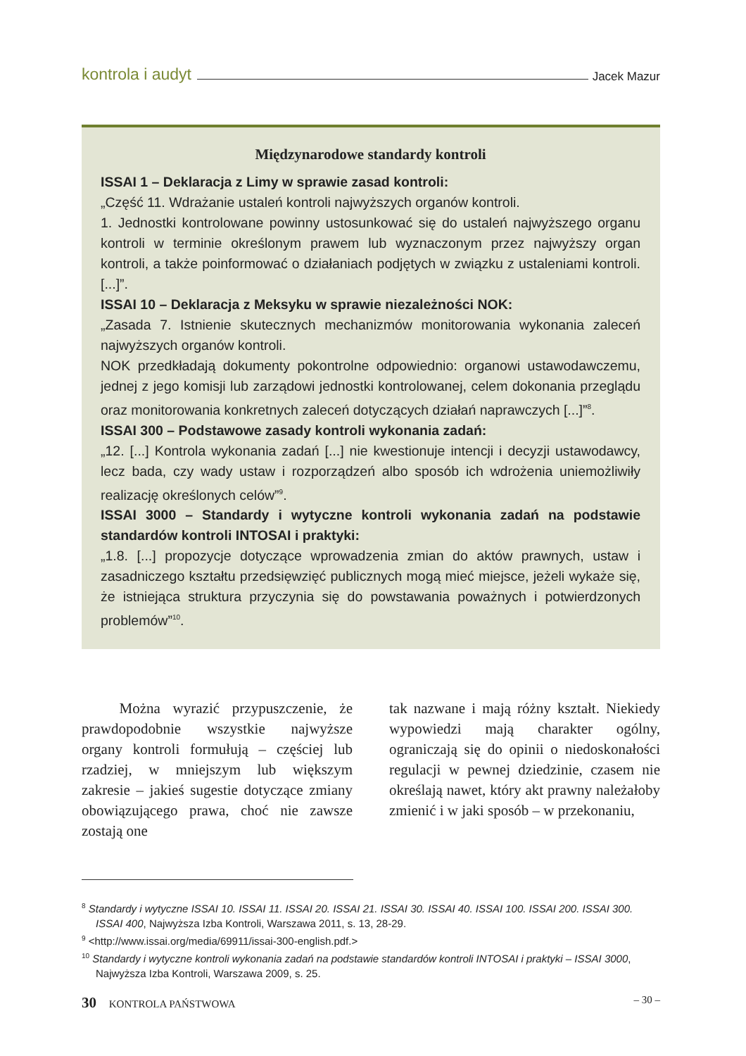kontrola i audyt Jacek Mazur
Międzynarodowe standardy kontroli
ISSAI 1 – Deklaracja z Limy w sprawie zasad kontroli:
„Część 11. Wdrażanie ustaleń kontroli najwyższych organów kontroli.
1. Jednostki kontrolowane powinny ustosunkować się do ustaleń najwyższego organu kontroli w terminie określonym prawem lub wyznaczonym przez najwyższy organ kontroli, a także poinformować o działaniach podjętych w związku z ustaleniami kontroli. [...]”.
ISSAI 10 – Deklaracja z Meksyku w sprawie niezależności NOK:
„Zasada 7. Istnienie skutecznych mechanizmów monitorowania wykonania zaleceń najwyższych organów kontroli.
NOK przedkładają dokumenty pokontrolne odpowiednio: organowi ustawodawczemu, jednej z jego komisji lub zarządowi jednostki kontrolowanej, celem dokonania przeglądu oraz monitorowania konkretnych zaleceń dotyczących działań naprawczych [...]”<sup>8</sup>.
ISSAI 300 – Podstawowe zasady kontroli wykonania zadań:
„12. [...] Kontrola wykonania zadań [...] nie kwestionuje intencji i decyzji ustawodawcy, lecz bada, czy wady ustaw i rozporządzeń albo sposób ich wdrożenia uniemożliwiły realizację określonych celów”<sup>9</sup>.
ISSAI 3000 – Standardy i wytyczne kontroli wykonania zadań na podstawie standardów kontroli INTOSAI i praktyki:
„1.8. [...] propozycje dotyczące wprowadzenia zmian do aktów prawnych, ustaw i zasadniczego kształtu przedsięwzięć publicznych mogą mieć miejsce, jeżeli wykaże się, że istniejąca struktura przyczynia się do powstawania poważnych i potwierdzonych problemów”<sup>10</sup>.
Można wyrazić przypuszczenie, że prawdopodobnie wszystkie najwyższe organy kontroli formułują – częściej lub rzadziej, w mniejszym lub większym zakresie – jakieś sugestie dotyczące zmiany obowiązującego prawa, choć nie zawsze zostają one
tak nazwane i mają różny kształt. Niekiedy wypowiedzi mają charakter ogólny, ograniczają się do opinii o niedoskonałości regulacji w pewnej dziedzinie, czasem nie określają nawet, który akt prawny należałoby zmienić i w jaki sposób – w przekonaniu,
<sup>8</sup> Standardy i wytyczne ISSAI 10. ISSAI 11. ISSAI 20. ISSAI 21. ISSAI 30. ISSAI 40. ISSAI 100. ISSAI 200. ISSAI 300. ISSAI 400, Najwyższa Izba Kontroli, Warszawa 2011, s. 13, 28-29.
<sup>9</sup> <http://www.issai.org/media/69911/issai-300-english.pdf.>
<sup>10</sup> Standardy i wytyczne kontroli wykonania zadań na podstawie standardów kontroli INTOSAI i praktyki – ISSAI 3000, Najwyższa Izba Kontroli, Warszawa 2009, s. 25.
30 KONTROLA PAŃSTWOWA – 30 –